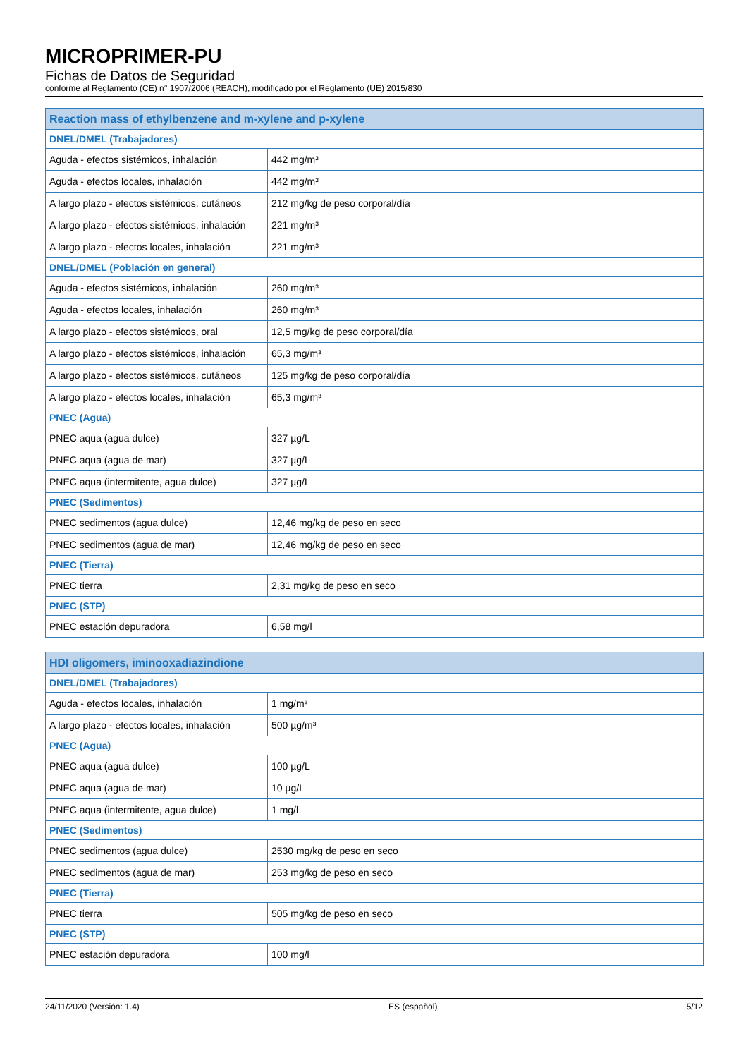MICROPRIMER-PU
Fichas de Datos de Seguridad
conforme al Reglamento (CE) n° 1907/2006 (REACH), modificado por el Reglamento (UE) 2015/830
| Reaction mass of ethylbenzene and m-xylene and p-xylene | |
| --- | --- |
| DNEL/DMEL (Trabajadores) | |
| Aguda - efectos sistémicos, inhalación | 442 mg/m³ |
| Aguda - efectos locales, inhalación | 442 mg/m³ |
| A largo plazo - efectos sistémicos, cutáneos | 212 mg/kg de peso corporal/día |
| A largo plazo - efectos sistémicos, inhalación | 221 mg/m³ |
| A largo plazo - efectos locales, inhalación | 221 mg/m³ |
| DNEL/DMEL (Población en general) | |
| Aguda - efectos sistémicos, inhalación | 260 mg/m³ |
| Aguda - efectos locales, inhalación | 260 mg/m³ |
| A largo plazo - efectos sistémicos, oral | 12,5 mg/kg de peso corporal/día |
| A largo plazo - efectos sistémicos, inhalación | 65,3 mg/m³ |
| A largo plazo - efectos sistémicos, cutáneos | 125 mg/kg de peso corporal/día |
| A largo plazo - efectos locales, inhalación | 65,3 mg/m³ |
| PNEC (Agua) | |
| PNEC aqua (agua dulce) | 327 µg/L |
| PNEC aqua (agua de mar) | 327 µg/L |
| PNEC aqua (intermitente, agua dulce) | 327 µg/L |
| PNEC (Sedimentos) | |
| PNEC sedimentos (agua dulce) | 12,46 mg/kg de peso en seco |
| PNEC sedimentos (agua de mar) | 12,46 mg/kg de peso en seco |
| PNEC (Tierra) | |
| PNEC tierra | 2,31 mg/kg de peso en seco |
| PNEC (STP) | |
| PNEC estación depuradora | 6,58 mg/l |
| HDI oligomers, iminooxadiazindione | |
| --- | --- |
| DNEL/DMEL (Trabajadores) | |
| Aguda - efectos locales, inhalación | 1 mg/m³ |
| A largo plazo - efectos locales, inhalación | 500 µg/m³ |
| PNEC (Agua) | |
| PNEC aqua (agua dulce) | 100 µg/L |
| PNEC aqua (agua de mar) | 10 µg/L |
| PNEC aqua (intermitente, agua dulce) | 1 mg/l |
| PNEC (Sedimentos) | |
| PNEC sedimentos (agua dulce) | 2530 mg/kg de peso en seco |
| PNEC sedimentos (agua de mar) | 253 mg/kg de peso en seco |
| PNEC (Tierra) | |
| PNEC tierra | 505 mg/kg de peso en seco |
| PNEC (STP) | |
| PNEC estación depuradora | 100 mg/l |
24/11/2020 (Versión: 1.4) ES (español) 5/12